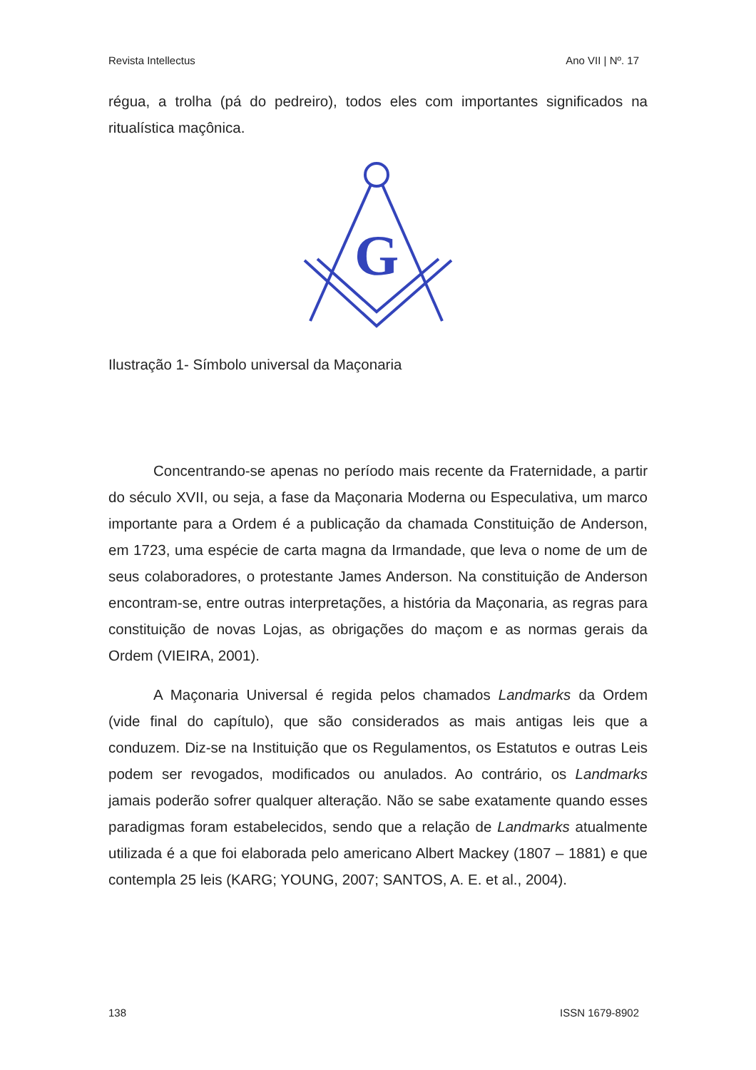Revista Intellectus Ano VII | Nº. 17
régua, a trolha (pá do pedreiro), todos eles com importantes significados na ritualística maçônica.
G
Ilustração 1- Símbolo universal da Maçonaria
Concentrando-se apenas no período mais recente da Fraternidade, a partir do século XVII, ou seja, a fase da Maçonaria Moderna ou Especulativa, um marco importante para a Ordem é a publicação da chamada Constituição de Anderson, em 1723, uma espécie de carta magna da Irmandade, que leva o nome de um de seus colaboradores, o protestante James Anderson. Na constituição de Anderson encontram-se, entre outras interpretações, a história da Maçonaria, as regras para constituição de novas Lojas, as obrigações do maçom e as normas gerais da Ordem (VIEIRA, 2001).
A Maçonaria Universal é regida pelos chamados Landmarks da Ordem (vide final do capítulo), que são considerados as mais antigas leis que a conduzem. Diz-se na Instituição que os Regulamentos, os Estatutos e outras Leis podem ser revogados, modificados ou anulados. Ao contrário, os Landmarks jamais poderão sofrer qualquer alteração. Não se sabe exatamente quando esses paradigmas foram estabelecidos, sendo que a relação de Landmarks atualmente utilizada é a que foi elaborada pelo americano Albert Mackey (1807 – 1881) e que contempla 25 leis (KARG; YOUNG, 2007; SANTOS, A. E. et al., 2004).
138 ISSN 1679-8902